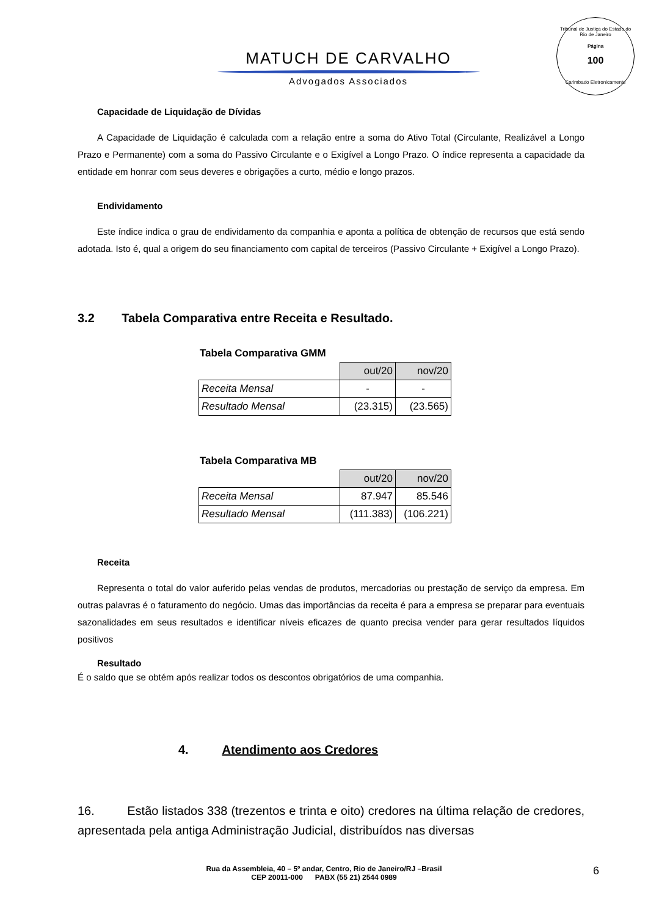Tribunal de Justiça do Estado do Rio de Janeiro
Página
100
Carimbado Eletronicamente
MATUCH DE CARVALHO
Advogados Associados
Capacidade de Liquidação de Dívidas
A Capacidade de Liquidação é calculada com a relação entre a soma do Ativo Total (Circulante, Realizável a Longo Prazo e Permanente) com a soma do Passivo Circulante e o Exigível a Longo Prazo. O índice representa a capacidade da entidade em honrar com seus deveres e obrigações a curto, médio e longo prazos.
Endividamento
Este índice indica o grau de endividamento da companhia e aponta a política de obtenção de recursos que está sendo adotada. Isto é, qual a origem do seu financiamento com capital de terceiros (Passivo Circulante + Exigível a Longo Prazo).
3.2 Tabela Comparativa entre Receita e Resultado.
Tabela Comparativa GMM
| | out/20 | nov/20 |
| Receita Mensal | - | - |
| Resultado Mensal | (23.315) | (23.565) |
Tabela Comparativa MB
| | out/20 | nov/20 |
| Receita Mensal | 87.947 | 85.546 |
| Resultado Mensal | (111.383) | (106.221) |
Receita
Representa o total do valor auferido pelas vendas de produtos, mercadorias ou prestação de serviço da empresa. Em outras palavras é o faturamento do negócio. Umas das importâncias da receita é para a empresa se preparar para eventuais sazonalidades em seus resultados e identificar níveis eficazes de quanto precisa vender para gerar resultados líquidos positivos
Resultado
É o saldo que se obtém após realizar todos os descontos obrigatórios de uma companhia.
4. Atendimento aos Credores
16. Estão listados 338 (trezentos e trinta e oito) credores na última relação de credores, apresentada pela antiga Administração Judicial, distribuídos nas diversas
Rua da Assembleia, 40 – 5º andar, Centro, Rio de Janeiro/RJ –Brasil
CEP 20011-000 PABX (55 21) 2544 0989
6